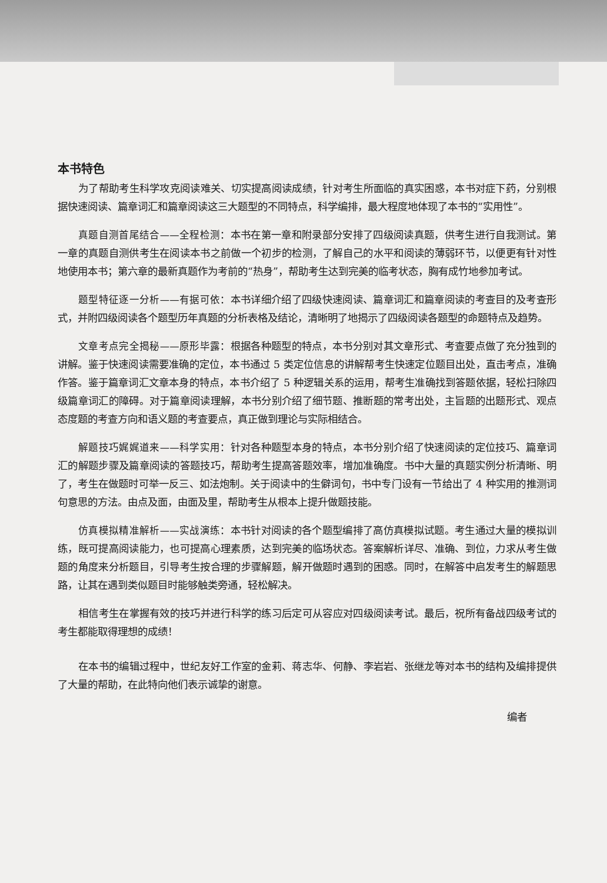本书特色
为了帮助考生科学攻克阅读难关、切实提高阅读成绩，针对考生所面临的真实困惑，本书对症下药，分别根据快速阅读、篇章词汇和篇章阅读这三大题型的不同特点，科学编排，最大程度地体现了本书的“实用性”。
真题自测首尾结合——全程检测：本书在第一章和附录部分安排了四级阅读真题，供考生进行自我测试。第一章的真题自测供考生在阅读本书之前做一个初步的检测，了解自己的水平和阅读的薄弱环节，以便更有针对性地使用本书；第六章的最新真题作为考前的“热身”，帮助考生达到完美的临考状态，胸有成竹地参加考试。
题型特征逐一分析——有据可依：本书详细介绍了四级快速阅读、篇章词汇和篇章阅读的考查目的及考查形式，并附四级阅读各个题型历年真题的分析表格及结论，清晰明了地揭示了四级阅读各题型的命题特点及趋势。
文章考点完全揭秘——原形毕露：根据各种题型的特点，本书分别对其文章形式、考查要点做了充分独到的讲解。鉴于快速阅读需要准确的定位，本书通过 5 类定位信息的讲解帮考生快速定位题目出处，直击考点，准确作答。鉴于篇章词汇文章本身的特点，本书介绍了 5 种逻辑关系的运用，帮考生准确找到答题依据，轻松扫除四级篇章词汇的障碍。对于篇章阅读理解，本书分别介绍了细节题、推断题的常考出处，主旨题的出题形式、观点态度题的考查方向和语义题的考查要点，真正做到理论与实际相结合。
解题技巧娓娓道来——科学实用：针对各种题型本身的特点，本书分别介绍了快速阅读的定位技巧、篇章词汇的解题步骤及篇章阅读的答题技巧，帮助考生提高答题效率，增加准确度。书中大量的真题实例分析清晰、明了，考生在做题时可举一反三、如法炮制。关于阅读中的生僻词句，书中专门设有一节给出了 4 种实用的推测词句意思的方法。由点及面，由面及里，帮助考生从根本上提升做题技能。
仿真模拟精准解析——实战演练：本书针对阅读的各个题型编排了高仿真模拟试题。考生通过大量的模拟训练，既可提高阅读能力，也可提高心理素质，达到完美的临场状态。答案解析详尽、准确、到位，力求从考生做题的角度来分析题目，引导考生按合理的步骤解题，解开做题时遇到的困惑。同时，在解答中启发考生的解题思路，让其在遇到类似题目时能够触类旁通，轻松解决。
相信考生在掌握有效的技巧并进行科学的练习后定可从容应对四级阅读考试。最后，祝所有备战四级考试的考生都能取得理想的成绩！
在本书的编辑过程中，世纪友好工作室的金莉、蒋志华、何静、李岩岩、张继龙等对本书的结构及编排提供了大量的帮助，在此特向他们表示诚挚的谢意。
编者